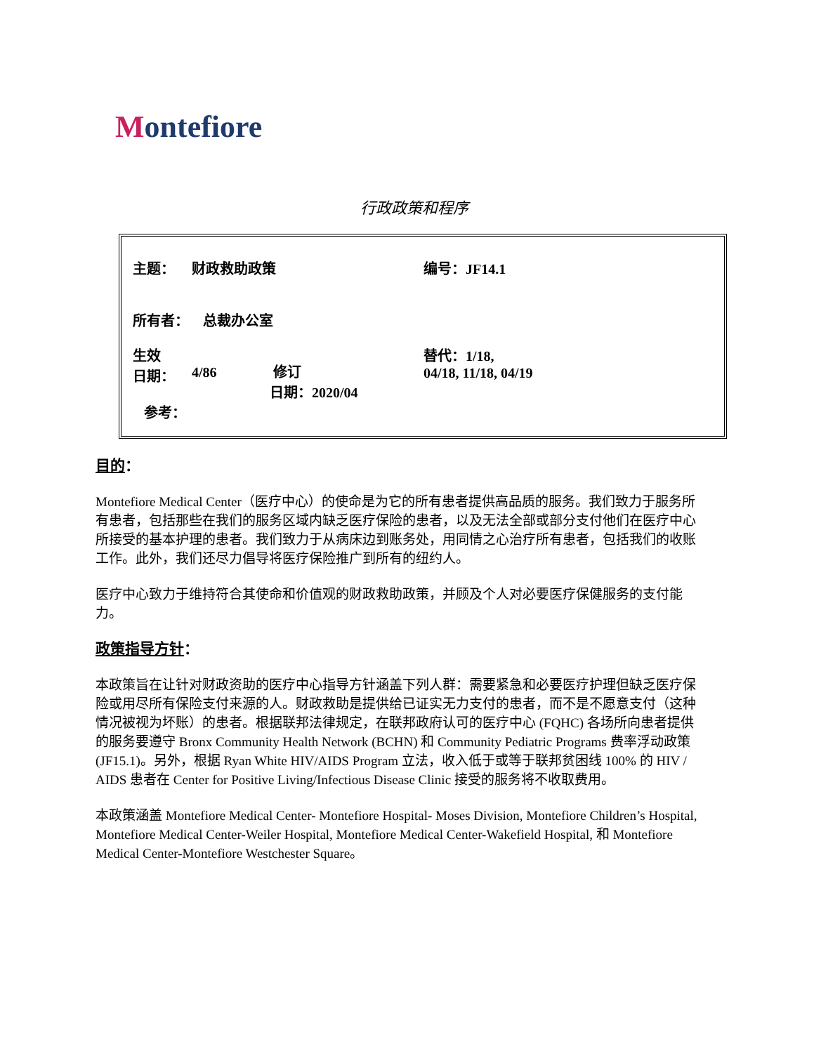Montefiore
行政政策和程序
| 主题： | 财政救助政策 | 编号：JF14.1 |
| 所有者： 总裁办公室 | | |
| 生效 日期： | 4/86 修订 日期：2020/04 | 替代：1/18, 04/18, 11/18, 04/19 |
| 参考： | | |
目的：
Montefiore Medical Center（医疗中心）的使命是为它的所有患者提供高品质的服务。我们致力于服务所有患者，包括那些在我们的服务区域内缺乏医疗保险的患者，以及无法全部或部分支付他们在医疗中心所接受的基本护理的患者。我们致力于从病床边到账务处，用同情之心治疗所有患者，包括我们的收账工作。此外，我们还尽力倡导将医疗保险推广到所有的纽约人。
医疗中心致力于维持符合其使命和价值观的财政救助政策，并顾及个人对必要医疗保健服务的支付能力。
政策指导方针：
本政策旨在让针对财政资助的医疗中心指导方针涵盖下列人群：需要紧急和必要医疗护理但缺乏医疗保险或用尽所有保险支付来源的人。财政救助是提供给已证实无力支付的患者，而不是不愿意支付（这种情况被视为坏账）的患者。根据联邦法律规定，在联邦政府认可的医疗中心 (FQHC) 各场所向患者提供的服务要遵守 Bronx Community Health Network (BCHN) 和 Community Pediatric Programs 费率浮动政策 (JF15.1)。另外，根据 Ryan White HIV/AIDS Program 立法，收入低于或等于联邦贫困线 100% 的 HIV / AIDS 患者在 Center for Positive Living/Infectious Disease Clinic 接受的服务将不收取费用。
本政策涵盖 Montefiore Medical Center- Montefiore Hospital- Moses Division, Montefiore Children’s Hospital, Montefiore Medical Center-Weiler Hospital, Montefiore Medical Center-Wakefield Hospital, 和 Montefiore Medical Center-Montefiore Westchester Square。